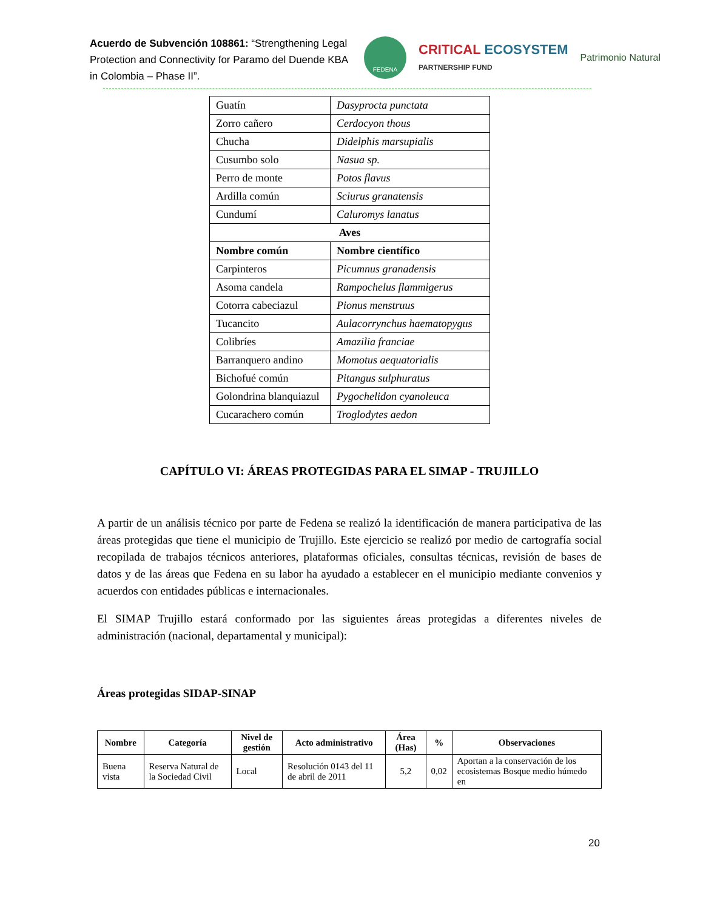Acuerdo de Subvención 108861: “Strengthening Legal Protection and Connectivity for Paramo del Duende KBA in Colombia – Phase II”.
FEDENA
CRITICAL ECOSYSTEM
PARTNERSHIP FUND
Patrimonio Natural
| Guatín | Dasyprocta punctata |
| Zorro cañero | Cerdocyon thous |
| Chucha | Didelphis marsupialis |
| Cusumbo solo | Nasua sp. |
| Perro de monte | Potos flavus |
| Ardilla común | Sciurus granatensis |
| Cundumí | Caluromys lanatus |
| Aves | |
| Nombre común | Nombre científico |
| Carpinteros | Picumnus granadensis |
| Asoma candela | Rampochelus flammigerus |
| Cotorra cabeciazul | Pionus menstruus |
| Tucancito | Aulacorrynchus haematopygus |
| Colibríes | Amazilia franciae |
| Barranquero andino | Momotus aequatorialis |
| Bichofué común | Pitangus sulphuratus |
| Golondrina blanquiazul | Pygochelidon cyanoleuca |
| Cucarachero común | Troglodytes aedon |
CAPÍTULO VI: ÁREAS PROTEGIDAS PARA EL SIMAP - TRUJILLO
A partir de un análisis técnico por parte de Fedena se realizó la identificación de manera participativa de las áreas protegidas que tiene el municipio de Trujillo. Este ejercicio se realizó por medio de cartografía social recopilada de trabajos técnicos anteriores, plataformas oficiales, consultas técnicas, revisión de bases de datos y de las áreas que Fedena en su labor ha ayudado a establecer en el municipio mediante convenios y acuerdos con entidades públicas e internacionales.
El SIMAP Trujillo estará conformado por las siguientes áreas protegidas a diferentes niveles de administración (nacional, departamental y municipal):
Áreas protegidas SIDAP-SINAP
| Nombre | Categoría | Nivel de gestión | Acto administrativo | Área (Has) | % | Observaciones |
| --- | --- | --- | --- | --- | --- | --- |
| Buena vista | Reserva Natural de la Sociedad Civil | Local | Resolución 0143 del 11 de abril de 2011 | 5,2 | 0,02 | Aportan a la conservación de los ecosistemas Bosque medio húmedo en |
20